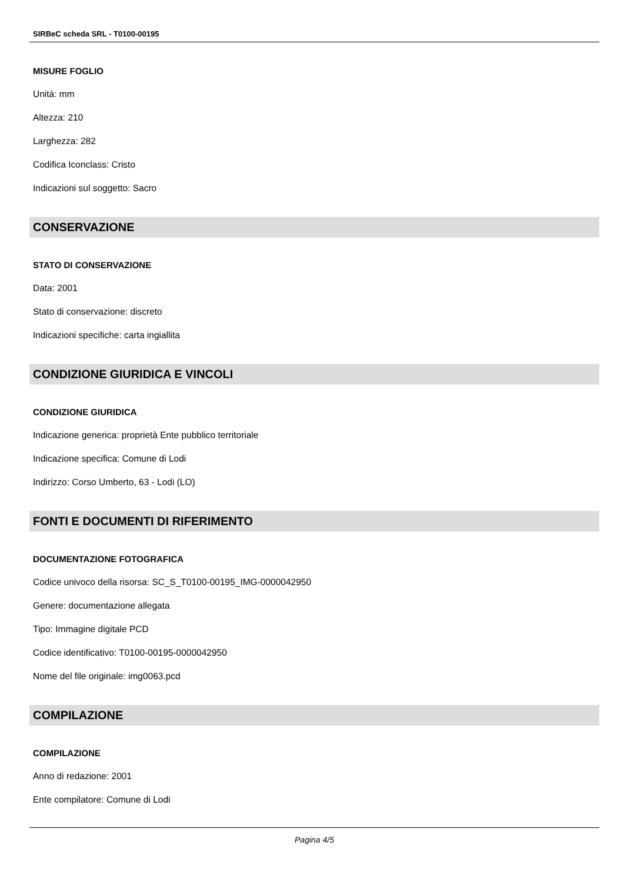SIRBeC scheda SRL - T0100-00195
MISURE FOGLIO
Unità: mm
Altezza: 210
Larghezza: 282
Codifica Iconclass: Cristo
Indicazioni sul soggetto: Sacro
CONSERVAZIONE
STATO DI CONSERVAZIONE
Data: 2001
Stato di conservazione: discreto
Indicazioni specifiche: carta ingiallita
CONDIZIONE GIURIDICA E VINCOLI
CONDIZIONE GIURIDICA
Indicazione generica: proprietà Ente pubblico territoriale
Indicazione specifica: Comune di Lodi
Indirizzo: Corso Umberto, 63 - Lodi (LO)
FONTI E DOCUMENTI DI RIFERIMENTO
DOCUMENTAZIONE FOTOGRAFICA
Codice univoco della risorsa: SC_S_T0100-00195_IMG-0000042950
Genere: documentazione allegata
Tipo: Immagine digitale PCD
Codice identificativo: T0100-00195-0000042950
Nome del file originale: img0063.pcd
COMPILAZIONE
COMPILAZIONE
Anno di redazione: 2001
Ente compilatore: Comune di Lodi
Pagina 4/5